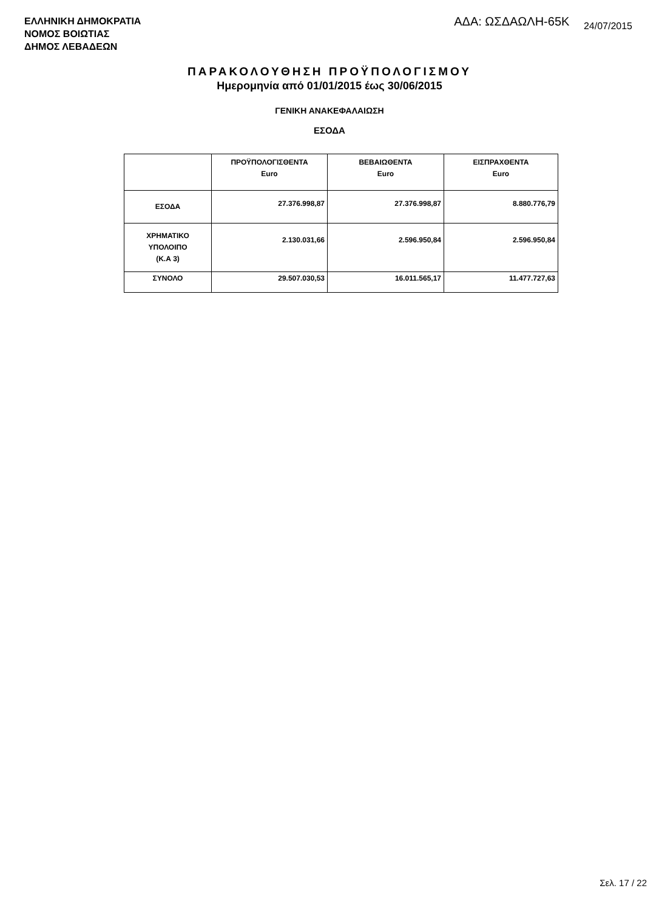ΕΛΛΗΝΙΚΗ ΔΗΜΟΚΡΑΤΙΑ
ΝΟΜΟΣ ΒΟΙΩΤΙΑΣ
ΔΗΜΟΣ ΛΕΒΑΔΕΩΝ
ΑΔΑ: ΩΣΔΑΩΛΗ-65Κ 24/07/2015
ΠΑΡΑΚΟΛΟΥΘΗΣΗ ΠΡΟΫΠΟΛΟΓΙΣΜΟΥ
Ημερομηνία από 01/01/2015 έως 30/06/2015
ΓΕΝΙΚΗ ΑΝΑΚΕΦΑΛΑΙΩΣΗ
ΕΣΟΔΑ
| | ΠΡΟΫΠΟΛΟΓΙΣΘΕΝΤΑ Euro | ΒΕΒΑΙΩΘΕΝΤΑ Euro | ΕΙΣΠΡΑΧΘΕΝΤΑ Euro |
| --- | --- | --- | --- |
| ΕΣΟΔΑ | 27.376.998,87 | 27.376.998,87 | 8.880.776,79 |
| ΧΡΗΜΑΤΙΚΟ ΥΠΟΛΟΙΠΟ (Κ.Α 3) | 2.130.031,66 | 2.596.950,84 | 2.596.950,84 |
| ΣΥΝΟΛΟ | 29.507.030,53 | 16.011.565,17 | 11.477.727,63 |
Σελ. 17 / 22